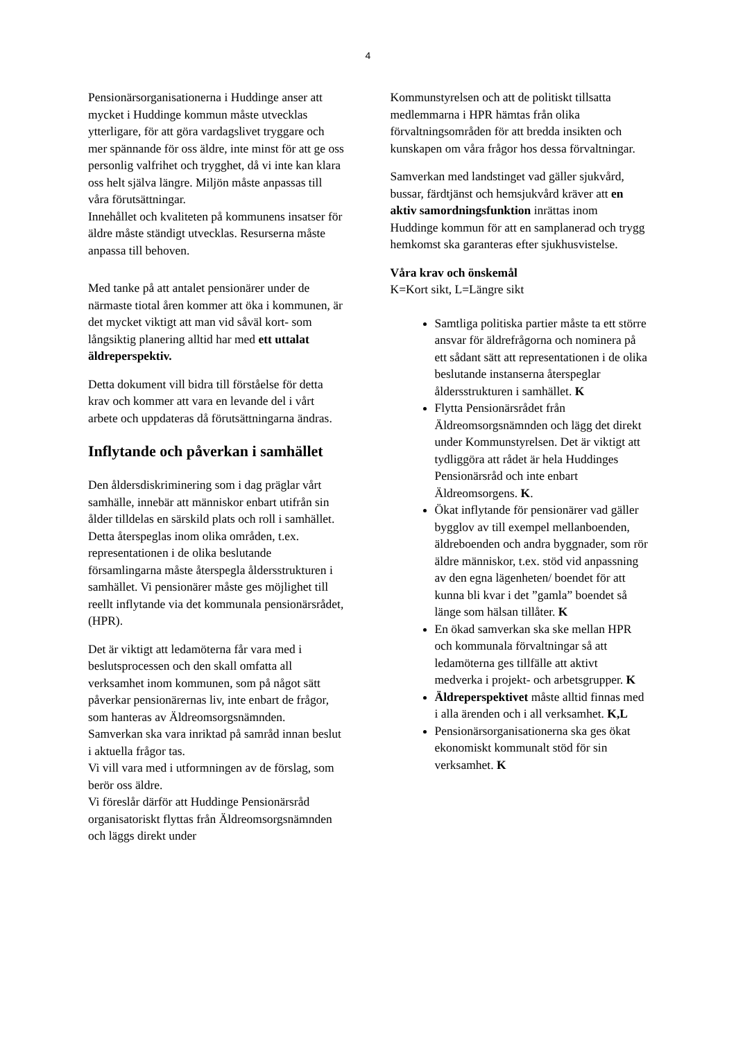4
Pensionärsorganisationerna i Huddinge anser att mycket i Huddinge kommun måste utvecklas ytterligare, för att göra vardagslivet tryggare och mer spännande för oss äldre, inte minst för att ge oss personlig valfrihet och trygghet, då vi inte kan klara oss helt själva längre. Miljön måste anpassas till våra förutsättningar.
Innehållet och kvaliteten på kommunens insatser för äldre måste ständigt utvecklas. Resurserna måste anpassa till behoven.
Med tanke på att antalet pensionärer under de närmaste tiotal åren kommer att öka i kommunen, är det mycket viktigt att man vid såväl kort- som långsiktig planering alltid har med ett uttalat äldreperspektiv.
Detta dokument vill bidra till förståelse för detta krav och kommer att vara en levande del i vårt arbete och uppdateras då förutsättningarna ändras.
Inflytande och påverkan i samhället
Den åldersdiskriminering som i dag präglar vårt samhälle, innebär att människor enbart utifrån sin ålder tilldelas en särskild plats och roll i samhället.
Detta återspeglas inom olika områden, t.ex. representationen i de olika beslutande församlingarna måste återspegla åldersstrukturen i samhället. Vi pensionärer måste ges möjlighet till reellt inflytande via det kommunala pensionärsrådet, (HPR).
Det är viktigt att ledamöterna får vara med i beslutsprocessen och den skall omfatta all verksamhet inom kommunen, som på något sätt påverkar pensionärernas liv, inte enbart de frågor, som hanteras av Äldreomsorgsnämnden.
Samverkan ska vara inriktad på samråd innan beslut i aktuella frågor tas.
Vi vill vara med i utformningen av de förslag, som berör oss äldre.
Vi föreslår därför att Huddinge Pensionärsråd organisatoriskt flyttas från Äldreomsorgsnämnden och läggs direkt under
Kommunstyrelsen och att de politiskt tillsatta medlemmarna i HPR hämtas från olika förvaltningsområden för att bredda insikten och kunskapen om våra frågor hos dessa förvaltningar.
Samverkan med landstinget vad gäller sjukvård, bussar, färdtjänst och hemsjukvård kräver att en aktiv samordningsfunktion inrättas inom Huddinge kommun för att en samplanerad och trygg hemkomst ska garanteras efter sjukhusvistelse.
Våra krav och önskemål
K=Kort sikt, L=Längre sikt
Samtliga politiska partier måste ta ett större ansvar för äldrefrågorna och nominera på ett sådant sätt att representationen i de olika beslutande instanserna återspeglar åldersstrukturen i samhället. K
Flytta Pensionärsrådet från Äldreomsorgsnämnden och lägg det direkt under Kommunstyrelsen. Det är viktigt att tydliggöra att rådet är hela Huddinges Pensionärsråd och inte enbart Äldreomsorgens. K.
Ökat inflytande för pensionärer vad gäller bygglov av till exempel mellanboenden, äldreboenden och andra byggnader, som rör äldre människor, t.ex. stöd vid anpassning av den egna lägenheten/ boendet för att kunna bli kvar i det ”gamla” boendet så länge som hälsan tillåter. K
En ökad samverkan ska ske mellan HPR och kommunala förvaltningar så att ledamöterna ges tillfälle att aktivt medverka i projekt- och arbetsgrupper. K
Äldreperspektivet måste alltid finnas med i alla ärenden och i all verksamhet. K,L
Pensionärsorganisationerna ska ges ökat ekonomiskt kommunalt stöd för sin verksamhet. K